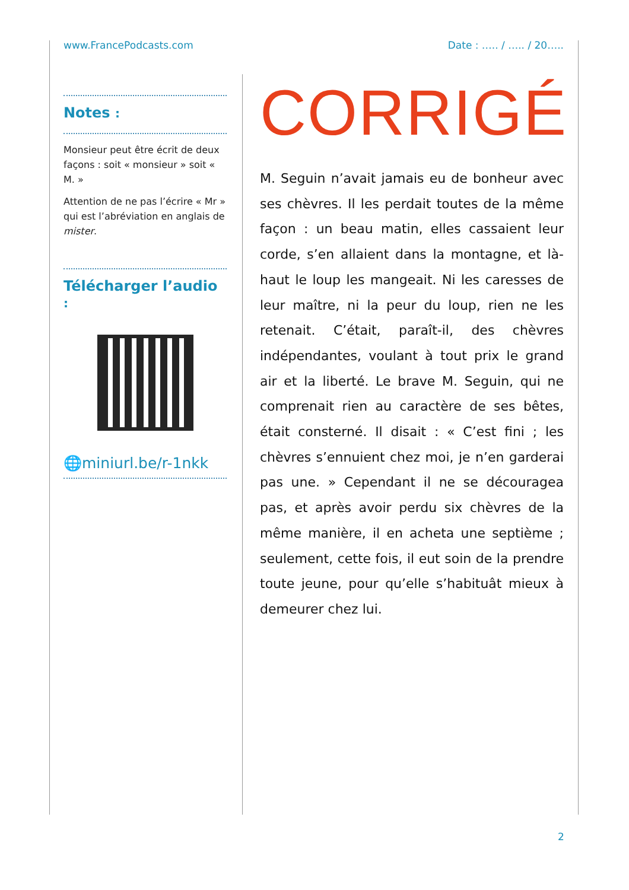www.FrancePodcasts.com Date : ….. / ….. / 20…..
Notes :
Monsieur peut être écrit de deux façons : soit « monsieur » soit « M. »
Attention de ne pas l’écrire « Mr » qui est l’abréviation en anglais de mister.
Télécharger l’audio :
🌐miniurl.be/r-1nkk
CORRIGÉ
M. Seguin n’avait jamais eu de bonheur avec ses chèvres. Il les perdait toutes de la même façon : un beau matin, elles cassaient leur corde, s’en allaient dans la montagne, et là-haut le loup les mangeait. Ni les caresses de leur maître, ni la peur du loup, rien ne les retenait. C’était, paraît-il, des chèvres indépendantes, voulant à tout prix le grand air et la liberté. Le brave M. Seguin, qui ne comprenait rien au caractère de ses bêtes, était consterné. Il disait : « C’est fini ; les chèvres s’ennuient chez moi, je n’en garderai pas une. » Cependant il ne se découragea pas, et après avoir perdu six chèvres de la même manière, il en acheta une septième ; seulement, cette fois, il eut soin de la prendre toute jeune, pour qu’elle s’habituât mieux à demeurer chez lui.
2